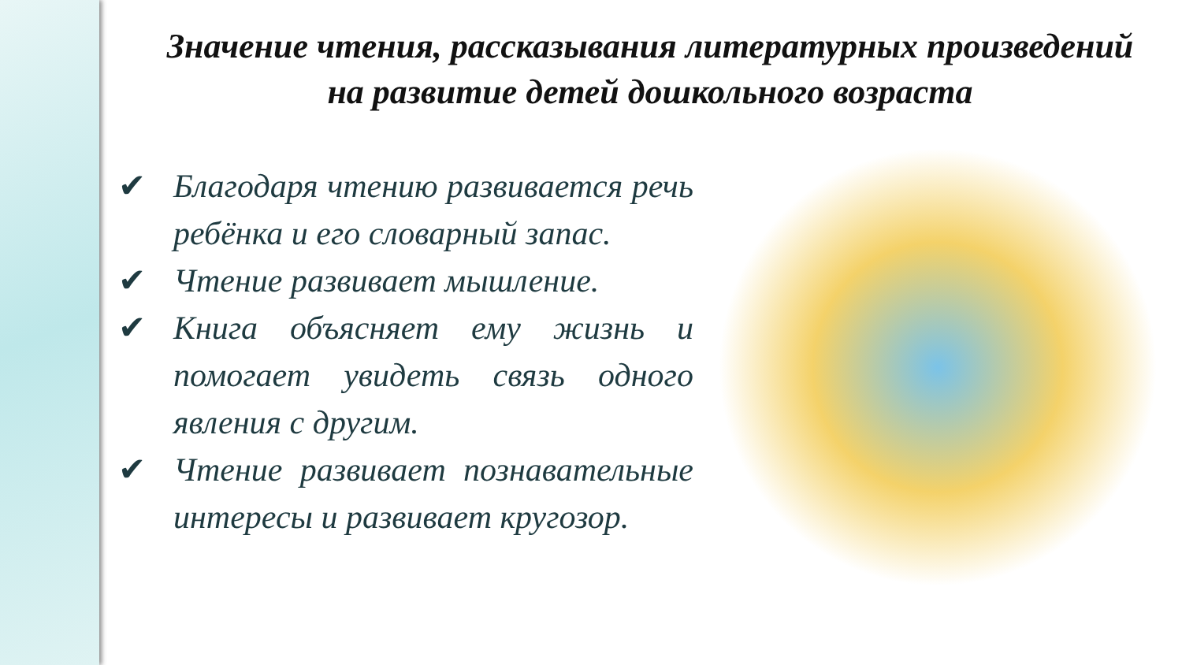Значение чтения, рассказывания литературных произведений на развитие детей дошкольного возраста
✔ Благодаря чтению развивается речь ребёнка и его словарный запас.
✔ Чтение развивает мышление.
✔ Книга объясняет ему жизнь и помогает увидеть связь одного явления с другим.
✔ Чтение развивает познавательные интересы и развивает кругозор.